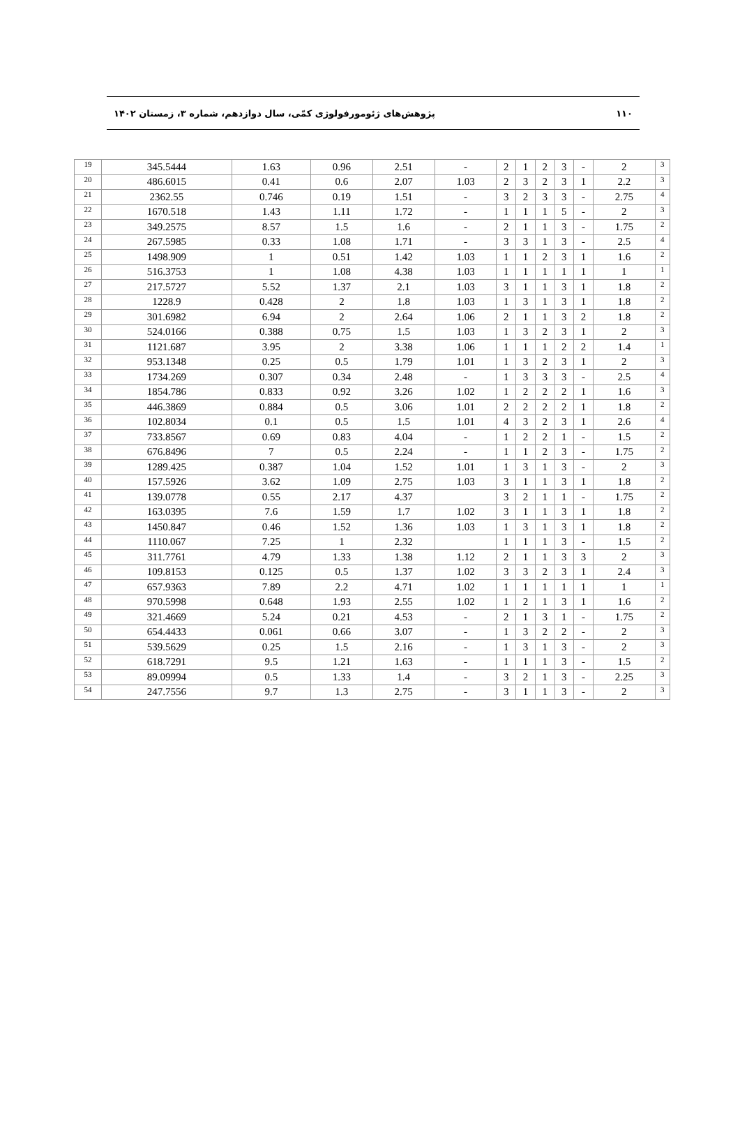پژوهش‌های ژئومورفولوژی کمّی، سال دوازدهم، شماره ۳، زمستان ۱۴۰۲ ۱۱۰
| 19 | 345.5444 | 1.63 | 0.96 | 2.51 | - | 2 | 1 | 2 | 3 | - | 2 | 3 |
| 20 | 486.6015 | 0.41 | 0.6 | 2.07 | 1.03 | 2 | 3 | 2 | 3 | 1 | 2.2 | 3 |
| 21 | 2362.55 | 0.746 | 0.19 | 1.51 | - | 3 | 2 | 3 | 3 | - | 2.75 | 4 |
| 22 | 1670.518 | 1.43 | 1.11 | 1.72 | - | 1 | 1 | 1 | 5 | - | 2 | 3 |
| 23 | 349.2575 | 8.57 | 1.5 | 1.6 | - | 2 | 1 | 1 | 3 | - | 1.75 | 2 |
| 24 | 267.5985 | 0.33 | 1.08 | 1.71 | - | 3 | 3 | 1 | 3 | - | 2.5 | 4 |
| 25 | 1498.909 | 1 | 0.51 | 1.42 | 1.03 | 1 | 1 | 2 | 3 | 1 | 1.6 | 2 |
| 26 | 516.3753 | 1 | 1.08 | 4.38 | 1.03 | 1 | 1 | 1 | 1 | 1 | 1 | 1 |
| 27 | 217.5727 | 5.52 | 1.37 | 2.1 | 1.03 | 3 | 1 | 1 | 3 | 1 | 1.8 | 2 |
| 28 | 1228.9 | 0.428 | 2 | 1.8 | 1.03 | 1 | 3 | 1 | 3 | 1 | 1.8 | 2 |
| 29 | 301.6982 | 6.94 | 2 | 2.64 | 1.06 | 2 | 1 | 1 | 3 | 2 | 1.8 | 2 |
| 30 | 524.0166 | 0.388 | 0.75 | 1.5 | 1.03 | 1 | 3 | 2 | 3 | 1 | 2 | 3 |
| 31 | 1121.687 | 3.95 | 2 | 3.38 | 1.06 | 1 | 1 | 1 | 2 | 2 | 1.4 | 1 |
| 32 | 953.1348 | 0.25 | 0.5 | 1.79 | 1.01 | 1 | 3 | 2 | 3 | 1 | 2 | 3 |
| 33 | 1734.269 | 0.307 | 0.34 | 2.48 | - | 1 | 3 | 3 | 3 | - | 2.5 | 4 |
| 34 | 1854.786 | 0.833 | 0.92 | 3.26 | 1.02 | 1 | 2 | 2 | 2 | 1 | 1.6 | 3 |
| 35 | 446.3869 | 0.884 | 0.5 | 3.06 | 1.01 | 2 | 2 | 2 | 2 | 1 | 1.8 | 2 |
| 36 | 102.8034 | 0.1 | 0.5 | 1.5 | 1.01 | 4 | 3 | 2 | 3 | 1 | 2.6 | 4 |
| 37 | 733.8567 | 0.69 | 0.83 | 4.04 | - | 1 | 2 | 2 | 1 | - | 1.5 | 2 |
| 38 | 676.8496 | 7 | 0.5 | 2.24 | - | 1 | 1 | 2 | 3 | - | 1.75 | 2 |
| 39 | 1289.425 | 0.387 | 1.04 | 1.52 | 1.01 | 1 | 3 | 1 | 3 | - | 2 | 3 |
| 40 | 157.5926 | 3.62 | 1.09 | 2.75 | 1.03 | 3 | 1 | 1 | 3 | 1 | 1.8 | 2 |
| 41 | 139.0778 | 0.55 | 2.17 | 4.37 | | 3 | 2 | 1 | 1 | - | 1.75 | 2 |
| 42 | 163.0395 | 7.6 | 1.59 | 1.7 | 1.02 | 3 | 1 | 1 | 3 | 1 | 1.8 | 2 |
| 43 | 1450.847 | 0.46 | 1.52 | 1.36 | 1.03 | 1 | 3 | 1 | 3 | 1 | 1.8 | 2 |
| 44 | 1110.067 | 7.25 | 1 | 2.32 | | 1 | 1 | 1 | 3 | - | 1.5 | 2 |
| 45 | 311.7761 | 4.79 | 1.33 | 1.38 | 1.12 | 2 | 1 | 1 | 3 | 3 | 2 | 3 |
| 46 | 109.8153 | 0.125 | 0.5 | 1.37 | 1.02 | 3 | 3 | 2 | 3 | 1 | 2.4 | 3 |
| 47 | 657.9363 | 7.89 | 2.2 | 4.71 | 1.02 | 1 | 1 | 1 | 1 | 1 | 1 | 1 |
| 48 | 970.5998 | 0.648 | 1.93 | 2.55 | 1.02 | 1 | 2 | 1 | 3 | 1 | 1.6 | 2 |
| 49 | 321.4669 | 5.24 | 0.21 | 4.53 | - | 2 | 1 | 3 | 1 | - | 1.75 | 2 |
| 50 | 654.4433 | 0.061 | 0.66 | 3.07 | - | 1 | 3 | 2 | 2 | - | 2 | 3 |
| 51 | 539.5629 | 0.25 | 1.5 | 2.16 | - | 1 | 3 | 1 | 3 | - | 2 | 3 |
| 52 | 618.7291 | 9.5 | 1.21 | 1.63 | - | 1 | 1 | 1 | 3 | - | 1.5 | 2 |
| 53 | 89.09994 | 0.5 | 1.33 | 1.4 | - | 3 | 2 | 1 | 3 | - | 2.25 | 3 |
| 54 | 247.7556 | 9.7 | 1.3 | 2.75 | - | 3 | 1 | 1 | 3 | - | 2 | 3 |